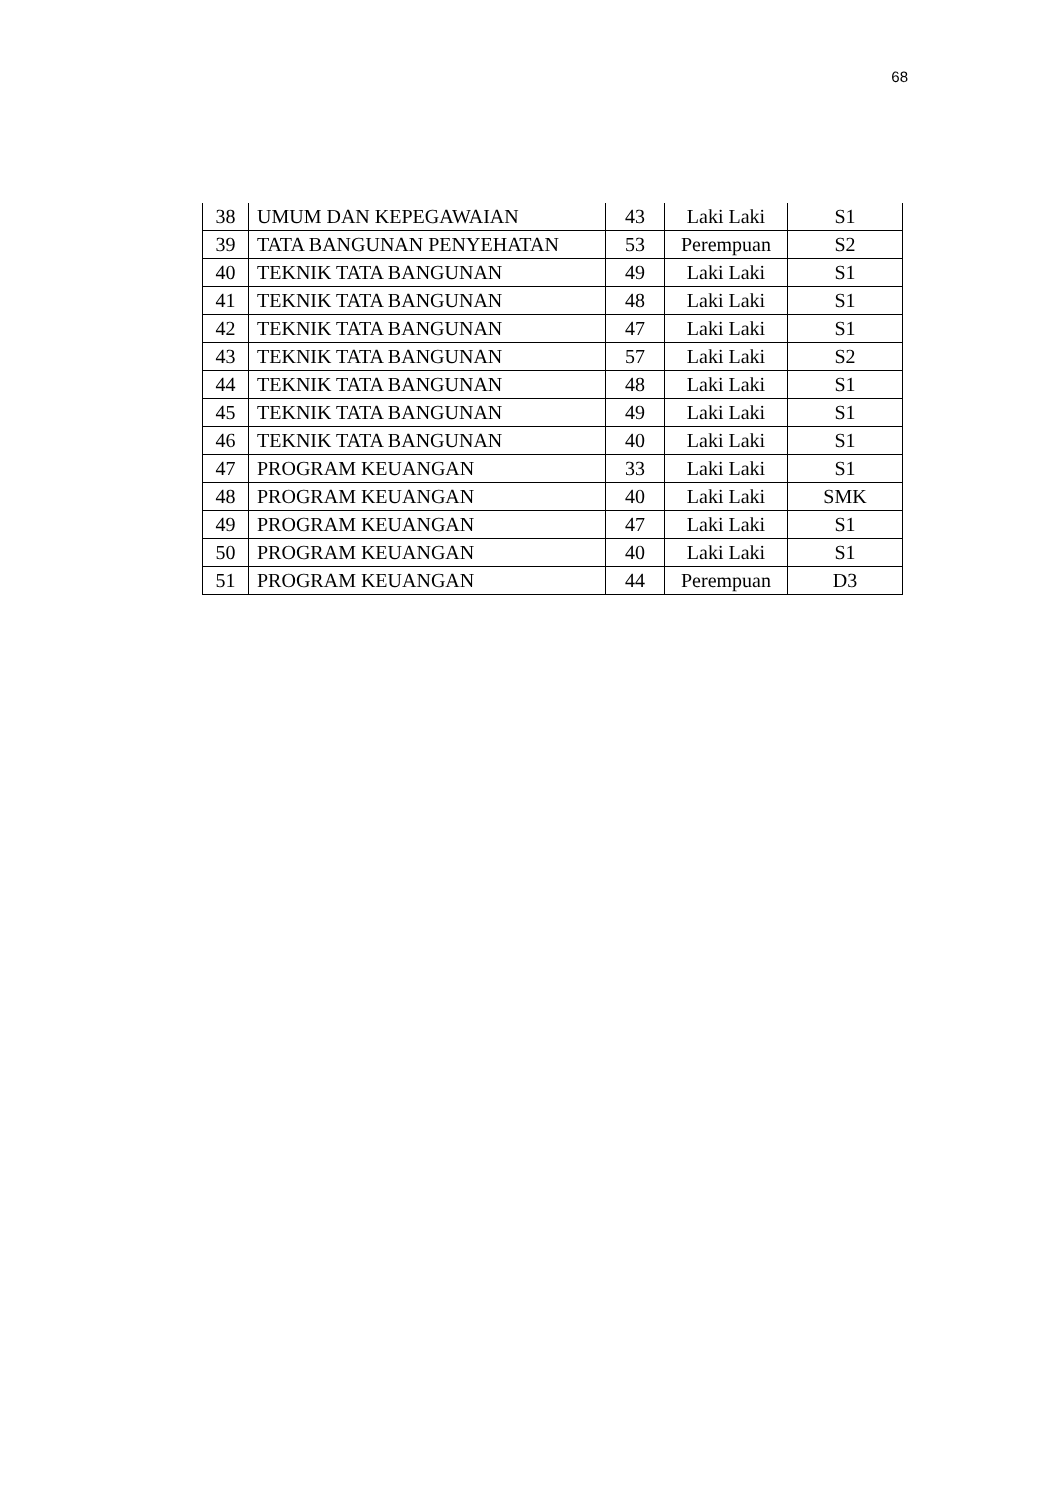68
| 38 | UMUM DAN KEPEGAWAIAN | 43 | Laki Laki | S1 |
| 39 | TATA BANGUNAN PENYEHATAN | 53 | Perempuan | S2 |
| 40 | TEKNIK TATA BANGUNAN | 49 | Laki Laki | S1 |
| 41 | TEKNIK TATA BANGUNAN | 48 | Laki Laki | S1 |
| 42 | TEKNIK TATA BANGUNAN | 47 | Laki Laki | S1 |
| 43 | TEKNIK TATA BANGUNAN | 57 | Laki Laki | S2 |
| 44 | TEKNIK TATA BANGUNAN | 48 | Laki Laki | S1 |
| 45 | TEKNIK TATA BANGUNAN | 49 | Laki Laki | S1 |
| 46 | TEKNIK TATA BANGUNAN | 40 | Laki Laki | S1 |
| 47 | PROGRAM KEUANGAN | 33 | Laki Laki | S1 |
| 48 | PROGRAM KEUANGAN | 40 | Laki Laki | SMK |
| 49 | PROGRAM KEUANGAN | 47 | Laki Laki | S1 |
| 50 | PROGRAM KEUANGAN | 40 | Laki Laki | S1 |
| 51 | PROGRAM KEUANGAN | 44 | Perempuan | D3 |